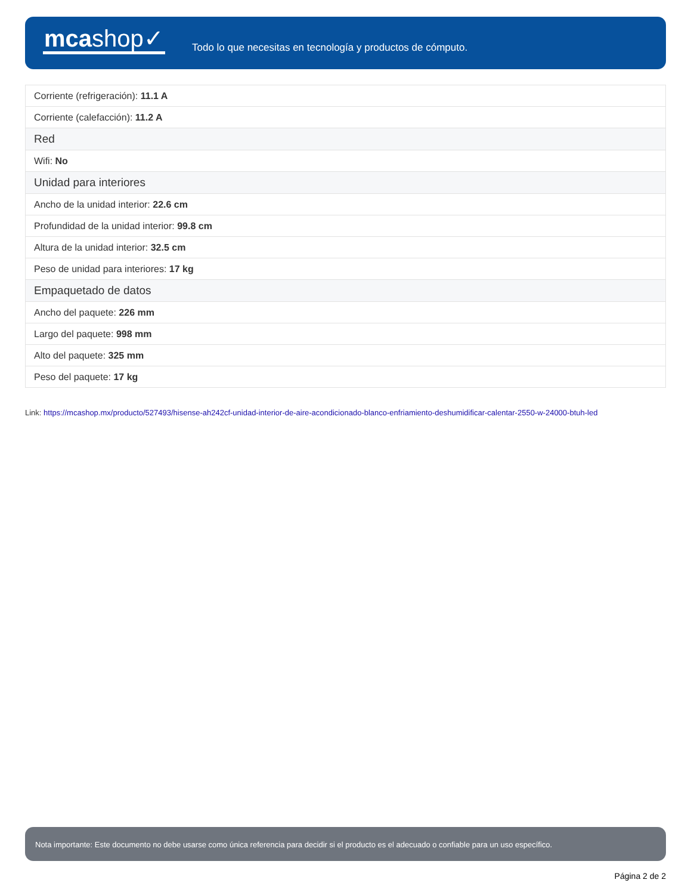mcashop✓
Todo lo que necesitas en tecnología y productos de cómputo.
| Corriente (refrigeración): 11.1 A |
| Corriente (calefacción): 11.2 A |
| Red |
| Wifi: No |
| Unidad para interiores |
| Ancho de la unidad interior: 22.6 cm |
| Profundidad de la unidad interior: 99.8 cm |
| Altura de la unidad interior: 32.5 cm |
| Peso de unidad para interiores: 17 kg |
| Empaquetado de datos |
| Ancho del paquete: 226 mm |
| Largo del paquete: 998 mm |
| Alto del paquete: 325 mm |
| Peso del paquete: 17 kg |
Link: https://mcashop.mx/producto/527493/hisense-ah242cf-unidad-interior-de-aire-acondicionado-blanco-enfriamiento-deshumidificar-calentar-2550-w-24000-btuh-led
Nota importante: Este documento no debe usarse como única referencia para decidir si el producto es el adecuado o confiable para un uso específico.
Página 2 de 2